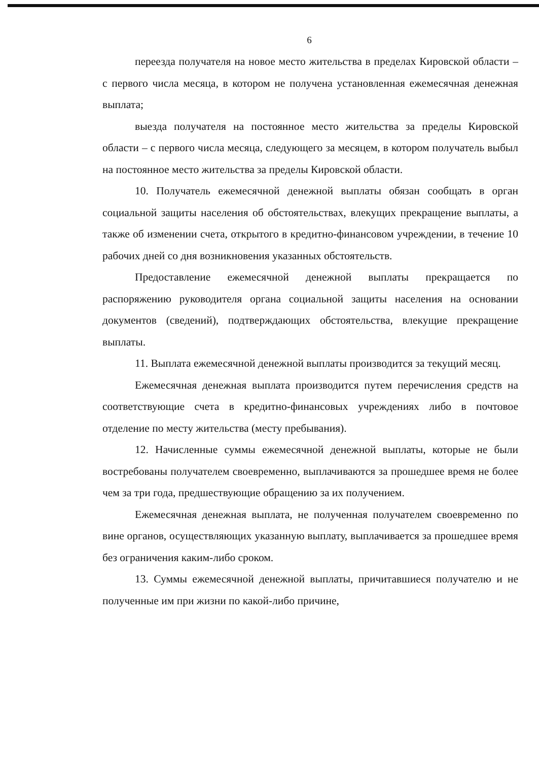6
переезда получателя на новое место жительства в пределах Кировской области – с первого числа месяца, в котором не получена установленная ежемесячная денежная выплата;
выезда получателя на постоянное место жительства за пределы Кировской области – с первого числа месяца, следующего за месяцем, в котором получатель выбыл на постоянное место жительства за пределы Кировской области.
10. Получатель ежемесячной денежной выплаты обязан сообщать в орган социальной защиты населения об обстоятельствах, влекущих прекращение выплаты, а также об изменении счета, открытого в кредитно-финансовом учреждении, в течение 10 рабочих дней со дня возникновения указанных обстоятельств.
Предоставление ежемесячной денежной выплаты прекращается по распоряжению руководителя органа социальной защиты населения на основании документов (сведений), подтверждающих обстоятельства, влекущие прекращение выплаты.
11. Выплата ежемесячной денежной выплаты производится за текущий месяц.
Ежемесячная денежная выплата производится путем перечисления средств на соответствующие счета в кредитно-финансовых учреждениях либо в почтовое отделение по месту жительства (месту пребывания).
12. Начисленные суммы ежемесячной денежной выплаты, которые не были востребованы получателем своевременно, выплачиваются за прошедшее время не более чем за три года, предшествующие обращению за их получением.
Ежемесячная денежная выплата, не полученная получателем своевременно по вине органов, осуществляющих указанную выплату, выплачивается за прошедшее время без ограничения каким-либо сроком.
13. Суммы ежемесячной денежной выплаты, причитавшиеся получателю и не полученные им при жизни по какой-либо причине,